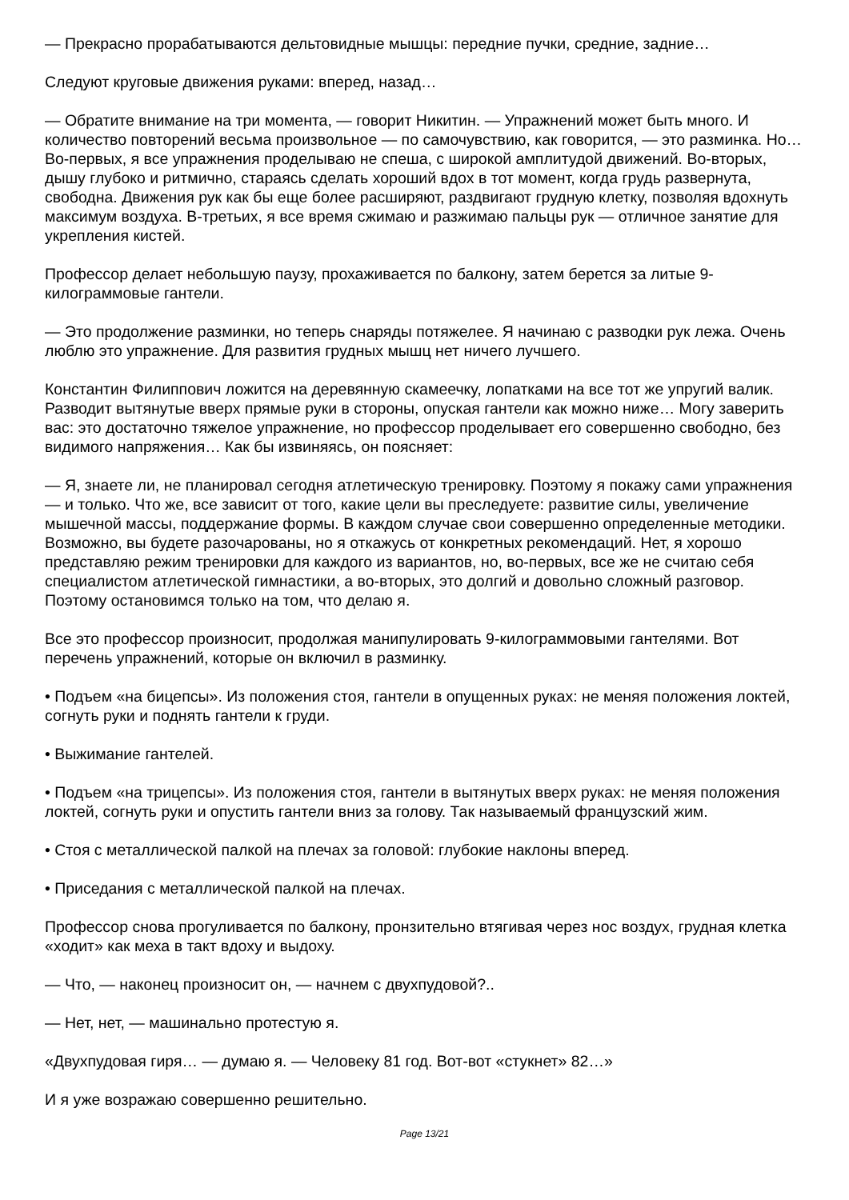— Прекрасно прорабатываются дельтовидные мышцы: передние пучки, средние, задние…
Следуют круговые движения руками: вперед, назад…
— Обратите внимание на три момента, — говорит Никитин. — Упражнений может быть много. И количество повторений весьма произвольное — по самочувствию, как говорится, — это разминка. Но… Во-первых, я все упражнения проделываю не спеша, с широкой амплитудой движений. Во-вторых, дышу глубоко и ритмично, стараясь сделать хороший вдох в тот момент, когда грудь развернута, свободна. Движения рук как бы еще более расширяют, раздвигают грудную клетку, позволяя вдохнуть максимум воздуха. В-третьих, я все время сжимаю и разжимаю пальцы рук — отличное занятие для укрепления кистей.
Профессор делает небольшую паузу, прохаживается по балкону, затем берется за литые 9-килограммовые гантели.
— Это продолжение разминки, но теперь снаряды потяжелее. Я начинаю с разводки рук лежа. Очень люблю это упражнение. Для развития грудных мышц нет ничего лучшего.
Константин Филиппович ложится на деревянную скамеечку, лопатками на все тот же упругий валик. Разводит вытянутые вверх прямые руки в стороны, опуская гантели как можно ниже… Могу заверить вас: это достаточно тяжелое упражнение, но профессор проделывает его совершенно свободно, без видимого напряжения… Как бы извиняясь, он поясняет:
— Я, знаете ли, не планировал сегодня атлетическую тренировку. Поэтому я покажу сами упражнения — и только. Что же, все зависит от того, какие цели вы преследуете: развитие силы, увеличение мышечной массы, поддержание формы. В каждом случае свои совершенно определенные методики. Возможно, вы будете разочарованы, но я откажусь от конкретных рекомендаций. Нет, я хорошо представляю режим тренировки для каждого из вариантов, но, во-первых, все же не считаю себя специалистом атлетической гимнастики, а во-вторых, это долгий и довольно сложный разговор. Поэтому остановимся только на том, что делаю я.
Все это профессор произносит, продолжая манипулировать 9-килограммовыми гантелями. Вот перечень упражнений, которые он включил в разминку.
• Подъем «на бицепсы». Из положения стоя, гантели в опущенных руках: не меняя положения локтей, согнуть руки и поднять гантели к груди.
• Выжимание гантелей.
• Подъем «на трицепсы». Из положения стоя, гантели в вытянутых вверх руках: не меняя положения локтей, согнуть руки и опустить гантели вниз за голову. Так называемый французский жим.
• Стоя с металлической палкой на плечах за головой: глубокие наклоны вперед.
• Приседания с металлической палкой на плечах.
Профессор снова прогуливается по балкону, пронзительно втягивая через нос воздух, грудная клетка «ходит» как меха в такт вдоху и выдоху.
— Что, — наконец произносит он, — начнем с двухпудовой?..
— Нет, нет, — машинально протестую я.
«Двухпудовая гиря… — думаю я. — Человеку 81 год. Вот-вот «стукнет» 82…»
И я уже возражаю совершенно решительно.
Page 13/21